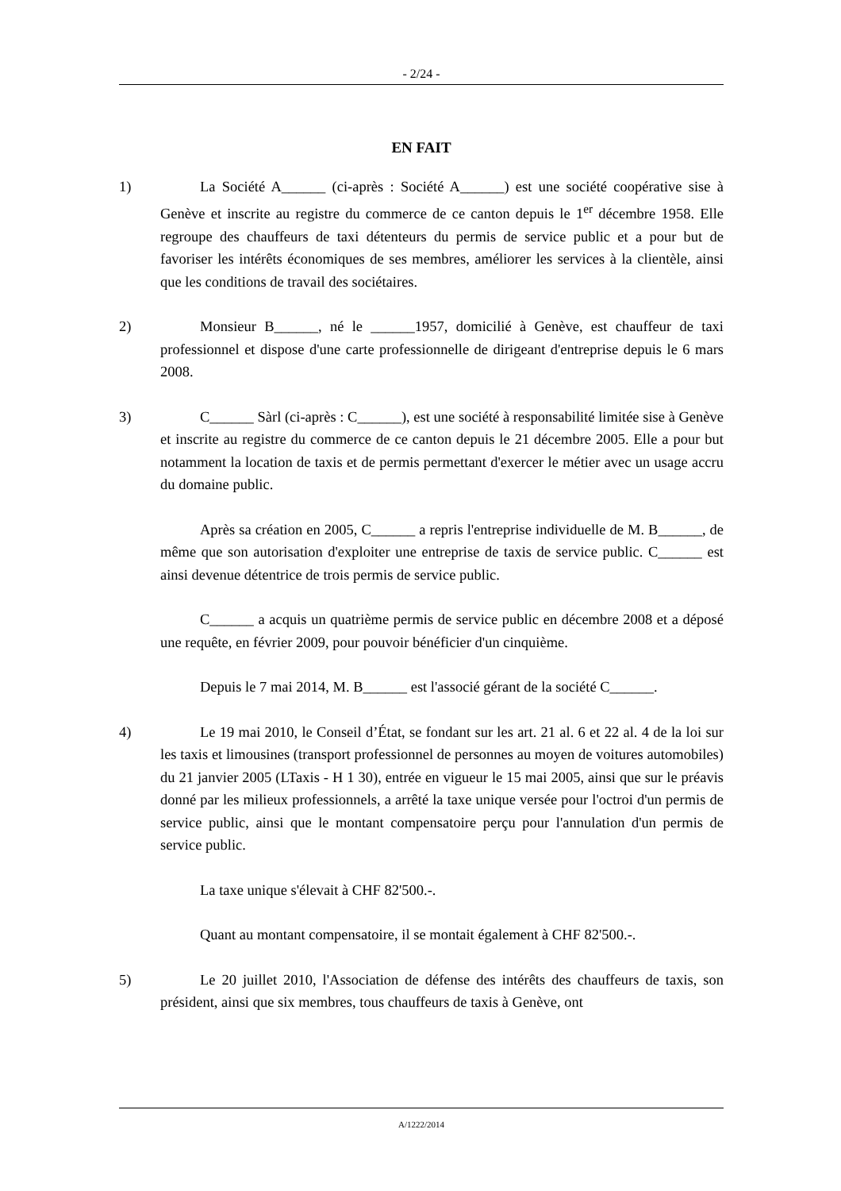- 2/24 -
EN FAIT
1) La Société A______ (ci-après : Société A______) est une société coopérative sise à Genève et inscrite au registre du commerce de ce canton depuis le 1<sup>er</sup> décembre 1958. Elle regroupe des chauffeurs de taxi détenteurs du permis de service public et a pour but de favoriser les intérêts économiques de ses membres, améliorer les services à la clientèle, ainsi que les conditions de travail des sociétaires.
2) Monsieur B______, né le ______1957, domicilié à Genève, est chauffeur de taxi professionnel et dispose d'une carte professionnelle de dirigeant d'entreprise depuis le 6 mars 2008.
3) C______ Sàrl (ci-après : C______), est une société à responsabilité limitée sise à Genève et inscrite au registre du commerce de ce canton depuis le 21 décembre 2005. Elle a pour but notamment la location de taxis et de permis permettant d'exercer le métier avec un usage accru du domaine public.
Après sa création en 2005, C______ a repris l'entreprise individuelle de M. B______, de même que son autorisation d'exploiter une entreprise de taxis de service public. C______ est ainsi devenue détentrice de trois permis de service public.
C______ a acquis un quatrième permis de service public en décembre 2008 et a déposé une requête, en février 2009, pour pouvoir bénéficier d'un cinquième.
Depuis le 7 mai 2014, M. B______ est l'associé gérant de la société C______.
4) Le 19 mai 2010, le Conseil d’État, se fondant sur les art. 21 al. 6 et 22 al. 4 de la loi sur les taxis et limousines (transport professionnel de personnes au moyen de voitures automobiles) du 21 janvier 2005 (LTaxis - H 1 30), entrée en vigueur le 15 mai 2005, ainsi que sur le préavis donné par les milieux professionnels, a arrêté la taxe unique versée pour l'octroi d'un permis de service public, ainsi que le montant compensatoire perçu pour l'annulation d'un permis de service public.
La taxe unique s'élevait à CHF 82'500.-.
Quant au montant compensatoire, il se montait également à CHF 82'500.-.
5) Le 20 juillet 2010, l'Association de défense des intérêts des chauffeurs de taxis, son président, ainsi que six membres, tous chauffeurs de taxis à Genève, ont
A/1222/2014